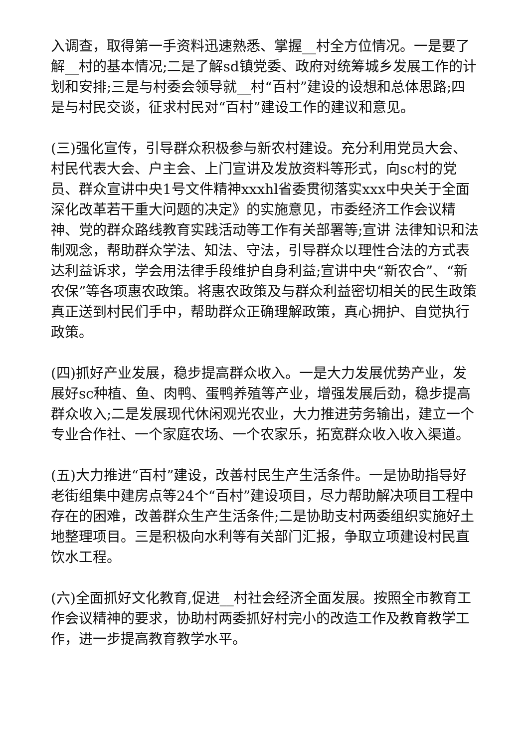入调查，取得第一手资料迅速熟悉、掌握__村全方位情况。一是要了解__村的基本情况;二是了解sd镇党委、政府对统筹城乡发展工作的计划和安排;三是与村委会领导就__村“百村”建设的设想和总体思路;四是与村民交谈，征求村民对“百村”建设工作的建议和意见。
(三)强化宣传，引导群众积极参与新农村建设。充分利用党员大会、村民代表大会、户主会、上门宣讲及发放资料等形式，向sc村的党员、群众宣讲中央1号文件精神xxxhl省委贯彻落实xxx中央关于全面深化改革若干重大问题的决定》的实施意见，市委经济工作会议精神、党的群众路线教育实践活动等工作有关部署等;宣讲 法律知识和法制观念，帮助群众学法、知法、守法，引导群众以理性合法的方式表达利益诉求，学会用法律手段维护自身利益;宣讲中央“新农合”、“新农保”等各项惠农政策。将惠农政策及与群众利益密切相关的民生政策真正送到村民们手中，帮助群众正确理解政策，真心拥护、自觉执行政策。
(四)抓好产业发展，稳步提高群众收入。一是大力发展优势产业，发展好sc种植、鱼、肉鸭、蛋鸭养殖等产业，增强发展后劲，稳步提高群众收入;二是发展现代休闲观光农业，大力推进劳务输出，建立一个专业合作社、一个家庭农场、一个农家乐，拓宽群众收入收入渠道。
(五)大力推进“百村”建设，改善村民生产生活条件。一是协助指导好老街组集中建房点等24个“百村”建设项目，尽力帮助解决项目工程中存在的困难，改善群众生产生活条件;二是协助支村两委组织实施好土地整理项目。三是积极向水利等有关部门汇报，争取立项建设村民直饮水工程。
(六)全面抓好文化教育,促进__村社会经济全面发展。按照全市教育工作会议精神的要求，协助村两委抓好村完小的改造工作及教育教学工作，进一步提高教育教学水平。